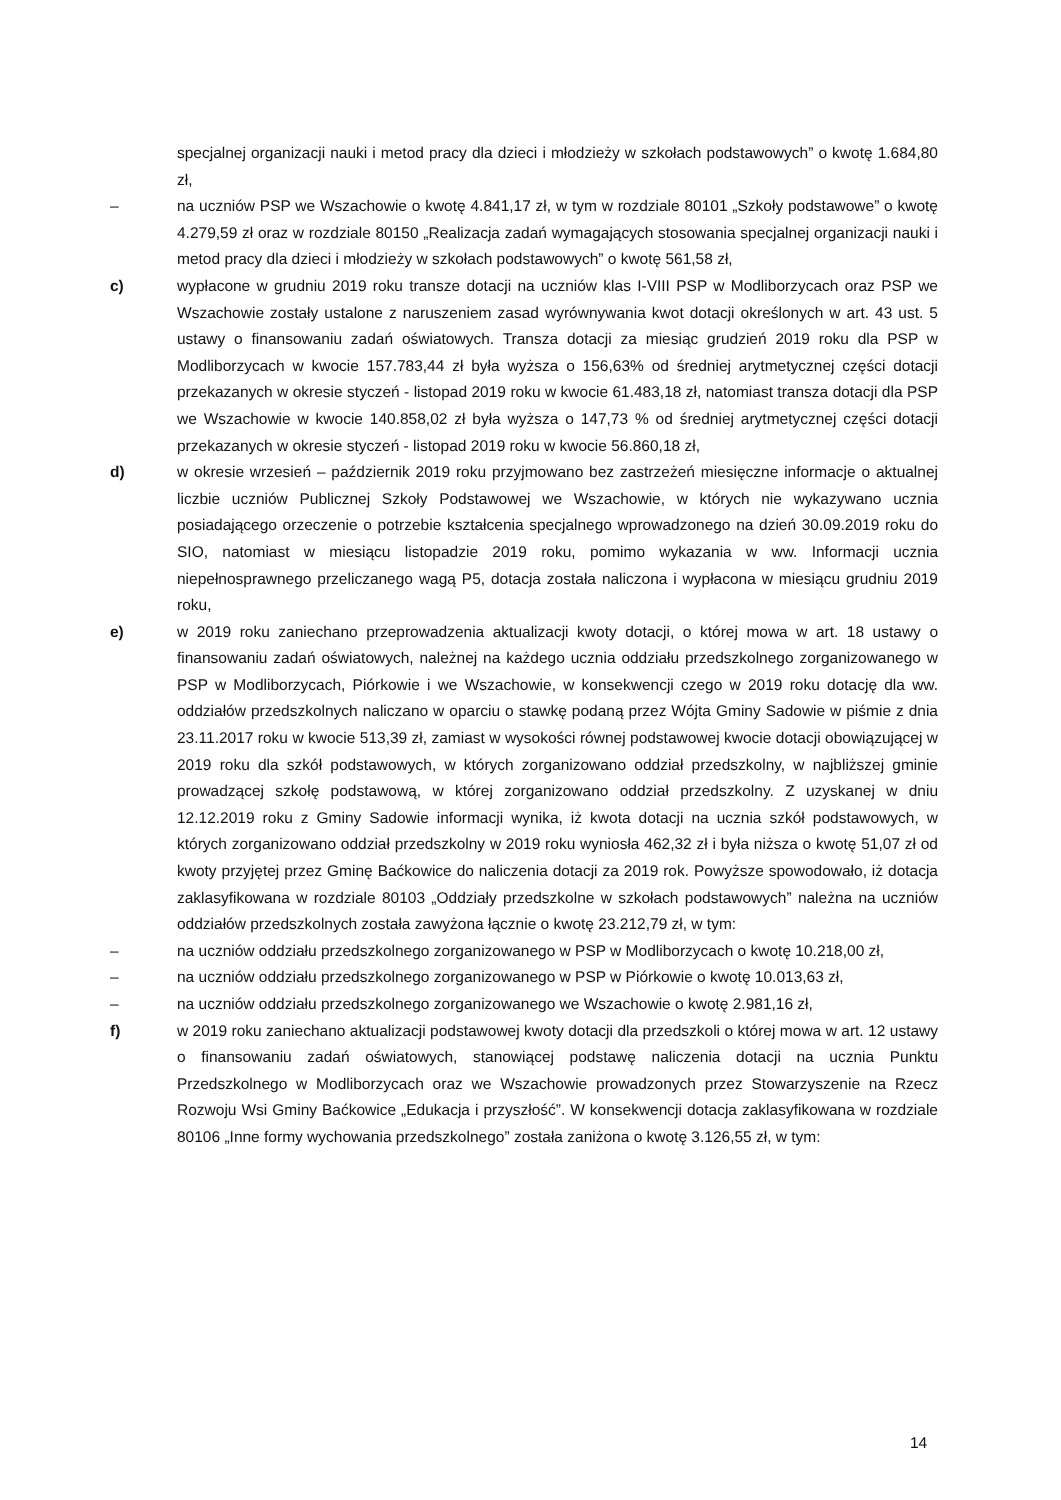specjalnej organizacji nauki i metod pracy dla dzieci i młodzieży w szkołach podstawowych” o kwotę 1.684,80 zł,
– na uczniów PSP we Wszachowie o kwotę 4.841,17 zł, w tym w rozdziale 80101 „Szkoły podstawowe” o kwotę 4.279,59 zł oraz w rozdziale 80150 „Realizacja zadań wymagających stosowania specjalnej organizacji nauki i metod pracy dla dzieci i młodzieży w szkołach podstawowych” o kwotę 561,58 zł,
c) wypłacone w grudniu 2019 roku transze dotacji na uczniów klas I-VIII PSP w Modliborzycach oraz PSP we Wszachowie zostały ustalone z naruszeniem zasad wyrównywania kwot dotacji określonych w art. 43 ust. 5 ustawy o finansowaniu zadań oświatowych. Transza dotacji za miesiąc grudzień 2019 roku dla PSP w Modliborzycach w kwocie 157.783,44 zł była wyższa o 156,63% od średniej arytmetycznej części dotacji przekazanych w okresie styczeń - listopad 2019 roku w kwocie 61.483,18 zł, natomiast transza dotacji dla PSP we Wszachowie w kwocie 140.858,02 zł była wyższa o 147,73 % od średniej arytmetycznej części dotacji przekazanych w okresie styczeń - listopad 2019 roku w kwocie 56.860,18 zł,
d) w okresie wrzesień – październik 2019 roku przyjmowano bez zastrzeżeń miesięczne informacje o aktualnej liczbie uczniów Publicznej Szkoły Podstawowej we Wszachowie, w których nie wykazywano ucznia posiadającego orzeczenie o potrzebie kształcenia specjalnego wprowadzonego na dzień 30.09.2019 roku do SIO, natomiast w miesiącu listopadzie 2019 roku, pomimo wykazania w ww. Informacji ucznia niepełnosprawnego przeliczanego wagą P5, dotacja została naliczona i wypłacona w miesiącu grudniu 2019 roku,
e) w 2019 roku zaniechano przeprowadzenia aktualizacji kwoty dotacji, o której mowa w art. 18 ustawy o finansowaniu zadań oświatowych, należnej na każdego ucznia oddziału przedszkolnego zorganizowanego w PSP w Modliborzycach, Piórkowie i we Wszachowie, w konsekwencji czego w 2019 roku dotację dla ww. oddziałów przedszkolnych naliczano w oparciu o stawkę podaną przez Wójta Gminy Sadowie w piśmie z dnia 23.11.2017 roku w kwocie 513,39 zł, zamiast w wysokości równej podstawowej kwocie dotacji obowiązującej w 2019 roku dla szkół podstawowych, w których zorganizowano oddział przedszkolny, w najbliższej gminie prowadzącej szkołę podstawową, w której zorganizowano oddział przedszkolny. Z uzyskanej w dniu 12.12.2019 roku z Gminy Sadowie informacji wynika, iż kwota dotacji na ucznia szkół podstawowych, w których zorganizowano oddział przedszkolny w 2019 roku wyniosła 462,32 zł i była niższa o kwotę 51,07 zł od kwoty przyjętej przez Gminę Baćkowice do naliczenia dotacji za 2019 rok. Powyższe spowodowało, iż dotacja zaklasyfikowana w rozdziale 80103 „Oddziały przedszkolne w szkołach podstawowych” należna na uczniów oddziałów przedszkolnych została zawyżona łącznie o kwotę 23.212,79 zł, w tym:
– na uczniów oddziału przedszkolnego zorganizowanego w PSP w Modliborzycach o kwotę 10.218,00 zł,
– na uczniów oddziału przedszkolnego zorganizowanego w PSP w Piórkowie o kwotę 10.013,63 zł,
– na uczniów oddziału przedszkolnego zorganizowanego we Wszachowie o kwotę 2.981,16 zł,
f) w 2019 roku zaniechano aktualizacji podstawowej kwoty dotacji dla przedszkoli o której mowa w art. 12 ustawy o finansowaniu zadań oświatowych, stanowiącej podstawę naliczenia dotacji na ucznia Punktu Przedszkolnego w Modliborzycach oraz we Wszachowie prowadzonych przez Stowarzyszenie na Rzecz Rozwoju Wsi Gminy Baćkowice „Edukacja i przyszłość”. W konsekwencji dotacja zaklasyfikowana w rozdziale 80106 „Inne formy wychowania przedszkolnego” została zaniżona o kwotę 3.126,55 zł, w tym:
14